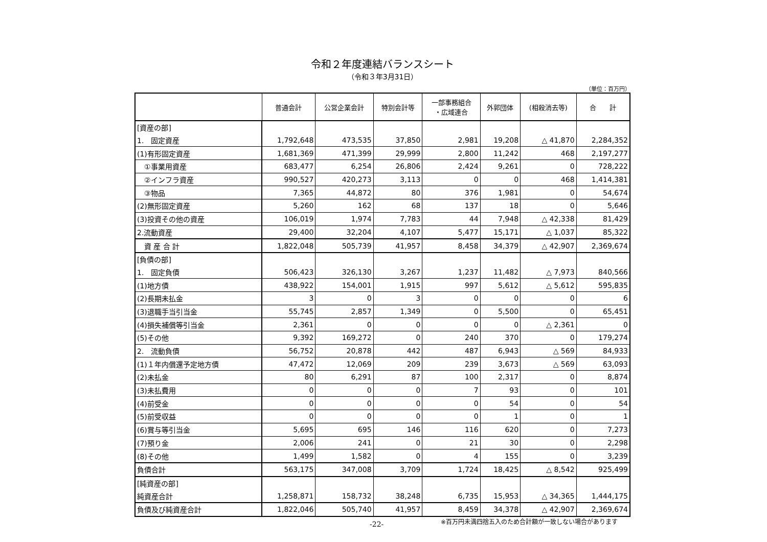令和２年度連結バランスシート
（令和３年3月31日）
（単位：百万円）
| | 普通会計 | 公営企業会計 | 特別会計等 | 一部事務組合 ・広域連合 | 外郭団体 | (相殺消去等) | 合 計 |
| --- | --- | --- | --- | --- | --- | --- | --- |
| [資産の部] | | | | | | | |
| 1. 固定資産 | 1,792,648 | 473,535 | 37,850 | 2,981 | 19,208 | △ 41,870 | 2,284,352 |
| (1)有形固定資産 | 1,681,369 | 471,399 | 29,999 | 2,800 | 11,242 | 468 | 2,197,277 |
| ①事業用資産 | 683,477 | 6,254 | 26,806 | 2,424 | 9,261 | 0 | 728,222 |
| ②インフラ資産 | 990,527 | 420,273 | 3,113 | 0 | 0 | 468 | 1,414,381 |
| ③物品 | 7,365 | 44,872 | 80 | 376 | 1,981 | 0 | 54,674 |
| (2)無形固定資産 | 5,260 | 162 | 68 | 137 | 18 | 0 | 5,646 |
| (3)投資その他の資産 | 106,019 | 1,974 | 7,783 | 44 | 7,948 | △ 42,338 | 81,429 |
| 2.流動資産 | 29,400 | 32,204 | 4,107 | 5,477 | 15,171 | △ 1,037 | 85,322 |
| 資 産 合 計 | 1,822,048 | 505,739 | 41,957 | 8,458 | 34,379 | △ 42,907 | 2,369,674 |
| [負債の部] | | | | | | | |
| 1. 固定負債 | 506,423 | 326,130 | 3,267 | 1,237 | 11,482 | △ 7,973 | 840,566 |
| (1)地方債 | 438,922 | 154,001 | 1,915 | 997 | 5,612 | △ 5,612 | 595,835 |
| (2)長期未払金 | 3 | 0 | 3 | 0 | 0 | 0 | 6 |
| (3)退職手当引当金 | 55,745 | 2,857 | 1,349 | 0 | 5,500 | 0 | 65,451 |
| (4)損失補償等引当金 | 2,361 | 0 | 0 | 0 | 0 | △ 2,361 | 0 |
| (5)その他 | 9,392 | 169,272 | 0 | 240 | 370 | 0 | 179,274 |
| 2. 流動負債 | 56,752 | 20,878 | 442 | 487 | 6,943 | △ 569 | 84,933 |
| (1)１年内償還予定地方債 | 47,472 | 12,069 | 209 | 239 | 3,673 | △ 569 | 63,093 |
| (2)未払金 | 80 | 6,291 | 87 | 100 | 2,317 | 0 | 8,874 |
| (3)未払費用 | 0 | 0 | 0 | 7 | 93 | 0 | 101 |
| (4)前受金 | 0 | 0 | 0 | 0 | 54 | 0 | 54 |
| (5)前受収益 | 0 | 0 | 0 | 0 | 1 | 0 | 1 |
| (6)賞与等引当金 | 5,695 | 695 | 146 | 116 | 620 | 0 | 7,273 |
| (7)預り金 | 2,006 | 241 | 0 | 21 | 30 | 0 | 2,298 |
| (8)その他 | 1,499 | 1,582 | 0 | 4 | 155 | 0 | 3,239 |
| 負債合計 | 563,175 | 347,008 | 3,709 | 1,724 | 18,425 | △ 8,542 | 925,499 |
| [純資産の部] | | | | | | | |
| 純資産合計 | 1,258,871 | 158,732 | 38,248 | 6,735 | 15,953 | △ 34,365 | 1,444,175 |
| 負債及び純資産合計 | 1,822,046 | 505,740 | 41,957 | 8,459 | 34,378 | △ 42,907 | 2,369,674 |
-22- ※百万円未満四捨五入のため合計額が一致しない場合があります